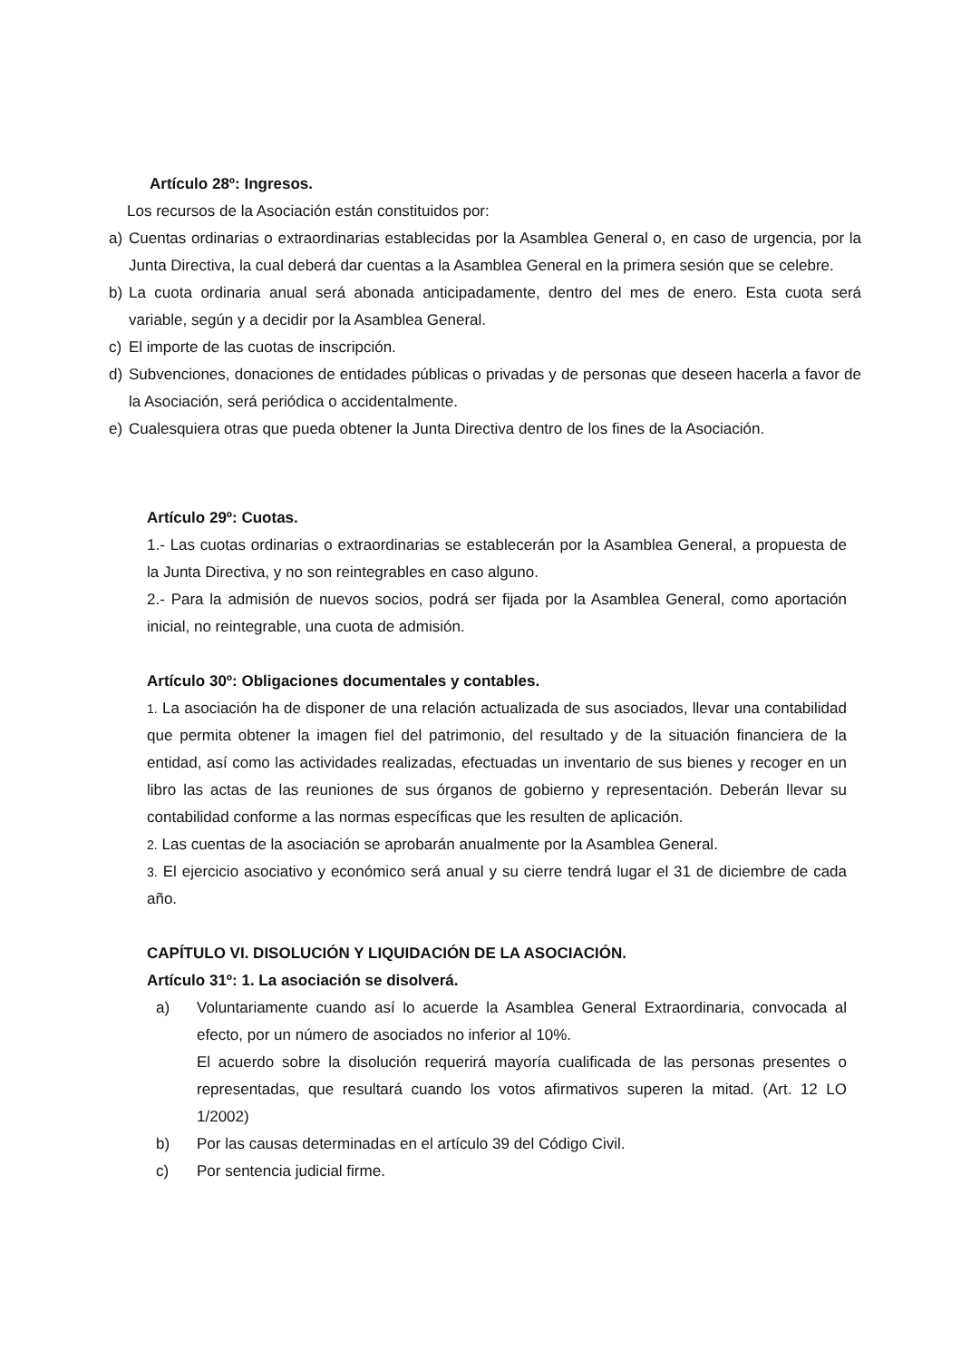Artículo 28º: Ingresos.
Los recursos de la Asociación están constituidos por:
a) Cuentas ordinarias o extraordinarias establecidas por la Asamblea General o, en caso de urgencia, por la Junta Directiva, la cual deberá dar cuentas a la Asamblea General en la primera sesión que se celebre.
b) La cuota ordinaria anual será abonada anticipadamente, dentro del mes de enero. Esta cuota será variable, según y a decidir por la Asamblea General.
c) El importe de las cuotas de inscripción.
d) Subvenciones, donaciones de entidades públicas o privadas y de personas que deseen hacerla a favor de la Asociación, será periódica o accidentalmente.
e) Cualesquiera otras que pueda obtener la Junta Directiva dentro de los fines de la Asociación.
Artículo 29º: Cuotas.
1.- Las cuotas ordinarias o extraordinarias se establecerán por la Asamblea General, a propuesta de la Junta Directiva, y no son reintegrables en caso alguno.
2.- Para la admisión de nuevos socios, podrá ser fijada por la Asamblea General, como aportación inicial, no reintegrable, una cuota de admisión.
Artículo 30º: Obligaciones documentales y contables.
1. La asociación ha de disponer de una relación actualizada de sus asociados, llevar una contabilidad que permita obtener la imagen fiel del patrimonio, del resultado y de la situación financiera de la entidad, así como las actividades realizadas, efectuadas un inventario de sus bienes y recoger en un libro las actas de las reuniones de sus órganos de gobierno y representación. Deberán llevar su contabilidad conforme a las normas específicas que les resulten de aplicación.
2. Las cuentas de la asociación se aprobarán anualmente por la Asamblea General.
3. El ejercicio asociativo y económico será anual y su cierre tendrá lugar el 31 de diciembre de cada año.
CAPÍTULO VI. DISOLUCIÓN Y LIQUIDACIÓN DE LA ASOCIACIÓN.
Artículo 31º: 1. La asociación se disolverá.
a) Voluntariamente cuando así lo acuerde la Asamblea General Extraordinaria, convocada al efecto, por un número de asociados no inferior al 10%.
El acuerdo sobre la disolución requerirá mayoría cualificada de las personas presentes o representadas, que resultará cuando los votos afirmativos superen la mitad. (Art. 12 LO 1/2002)
b) Por las causas determinadas en el artículo 39 del Código Civil.
c) Por sentencia judicial firme.